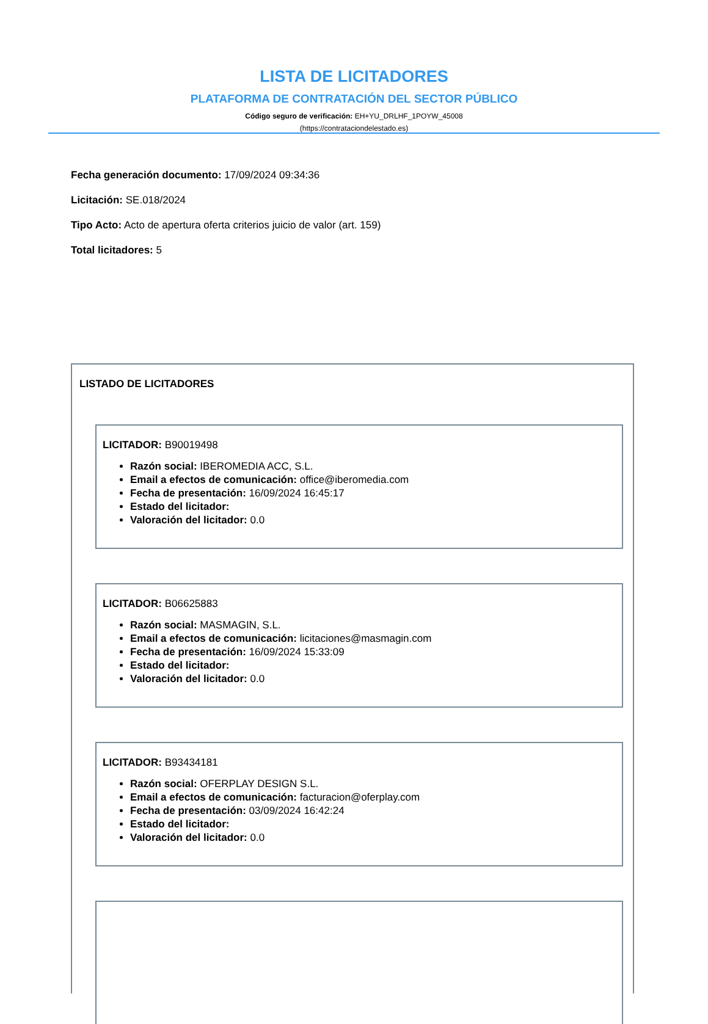LISTA DE LICITADORES
PLATAFORMA DE CONTRATACIÓN DEL SECTOR PÚBLICO
Código seguro de verificación: EH+YU_DRLHF_1POYW_45008
(https://contrataciondelestado.es)
Fecha generación documento: 17/09/2024 09:34:36
Licitación: SE.018/2024
Tipo Acto: Acto de apertura oferta criterios juicio de valor (art. 159)
Total licitadores: 5
LISTADO DE LICITADORES
LICITADOR: B90019498
Razón social: IBEROMEDIA ACC, S.L.
Email a efectos de comunicación: office@iberomedia.com
Fecha de presentación: 16/09/2024 16:45:17
Estado del licitador:
Valoración del licitador: 0.0
LICITADOR: B06625883
Razón social: MASMAGIN, S.L.
Email a efectos de comunicación: licitaciones@masmagin.com
Fecha de presentación: 16/09/2024 15:33:09
Estado del licitador:
Valoración del licitador: 0.0
LICITADOR: B93434181
Razón social: OFERPLAY DESIGN S.L.
Email a efectos de comunicación: facturacion@oferplay.com
Fecha de presentación: 03/09/2024 16:42:24
Estado del licitador:
Valoración del licitador: 0.0